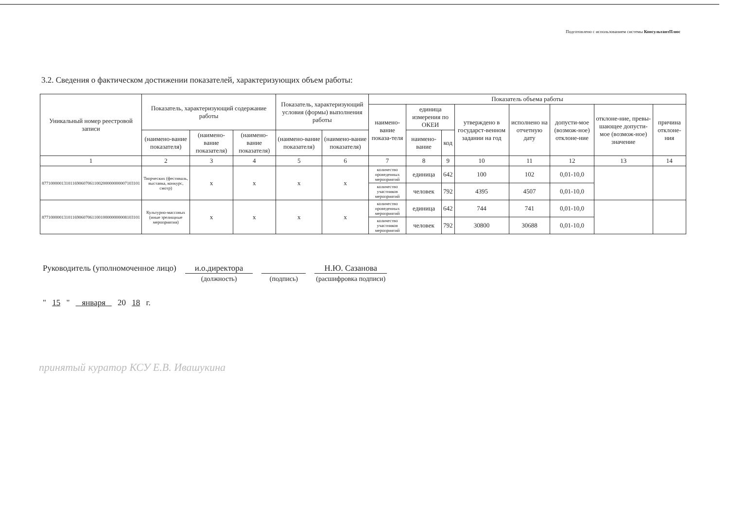Подготовлено с использованием системы КонсультантПлюс
3.2. Сведения о фактическом достижении показателей, характеризующих объем работы:
| Уникальный номер реестровой записи | Показатель, характеризующий содержание работы | | | Показатель, характеризующий условия (формы) выполнения работы | | Показатель объема работы | | | | | | | |
| --- | --- | --- | --- | --- | --- | --- | --- | --- | --- | --- | --- | --- | --- |
| | | | | | | наимено-вание показа-теля | единица измерения по ОКЕИ | | утверждено в государст-венном задании на год | исполнено на отчетную дату | допусти-мое (возмож-ное) отклоне-ние | отклоне-ние, превы-шающее допусти-мое (возмож-ное) значение | причина отклоне-ния |
| | (наимено-вание показателя) | (наимено-вание показателя) | (наимено-вание показателя) | (наимено-вание показателя) | (наимено-вание показателя) | | наимено-вание | код | | | | | |
| 1 | 2 | 3 | 4 | 5 | 6 | 7 | 8 | 9 | 10 | 11 | 12 | 13 | 14 |
| 877100000131011690607061100200000000007103101 | Творческих (фестиваль, выставка, конкурс, смотр) | х | х | х | х | количество проведенных мероприятий | единица | 642 | 100 | 102 | 0,01-10,0 | | |
| | | | | | | количество участников мероприятий | человек | 792 | 4395 | 4507 | 0,01-10,0 | | |
| 877100000131011690607061100100000000008103101 | Культурно-массовых (иные зрелищные мероприятия) | х | х | х | х | количество проведенных мероприятий | единица | 642 | 744 | 741 | 0,01-10,0 | | |
| | | | | | | количество участников мероприятий | человек | 792 | 30800 | 30688 | 0,01-10,0 | | |
Руководитель (уполномоченное лицо)
и.о.директора (должность) (подпись)
Н.Ю. Сазанова (расшифровка подписи)
" 15 " января 20 18 г.
принятый куратор КСУ Е.В. Ивашукина